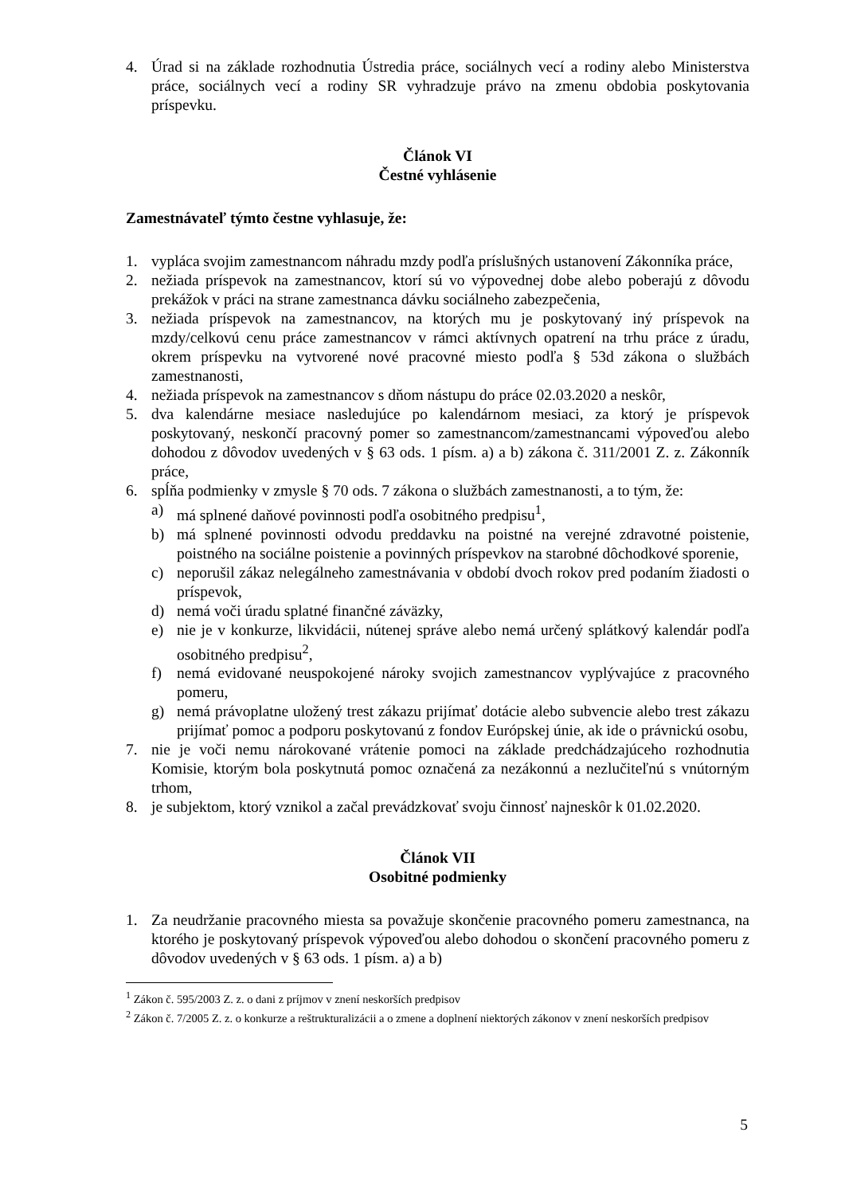4. Úrad si na základe rozhodnutia Ústredia práce, sociálnych vecí a rodiny alebo Ministerstva práce, sociálnych vecí a rodiny SR vyhradzuje právo na zmenu obdobia poskytovania príspevku.
Článok VI
Čestné vyhlásenie
Zamestnávateľ týmto čestne vyhlasuje, že:
1. vypláca svojim zamestnancom náhradu mzdy podľa príslušných ustanovení Zákonníka práce,
2. nežiada príspevok na zamestnancov, ktorí sú vo výpovednej dobe alebo poberajú z dôvodu prekážok v práci na strane zamestnanca dávku sociálneho zabezpečenia,
3. nežiada príspevok na zamestnancov, na ktorých mu je poskytovaný iný príspevok na mzdy/celkovú cenu práce zamestnancov v rámci aktívnych opatrení na trhu práce z úradu, okrem príspevku na vytvorené nové pracovné miesto podľa § 53d zákona o službách zamestnanosti,
4. nežiada príspevok na zamestnancov s dňom nástupu do práce 02.03.2020 a neskôr,
5. dva kalendárne mesiace nasledujúce po kalendárnom mesiaci, za ktorý je príspevok poskytovaný, neskončí pracovný pomer so zamestnancom/zamestnancami výpoveďou alebo dohodou z dôvodov uvedených v § 63 ods. 1 písm. a) a b) zákona č. 311/2001 Z. z. Zákonník práce,
6. spĺňa podmienky v zmysle § 70 ods. 7 zákona o službách zamestnanosti, a to tým, že:
a) má splnené daňové povinnosti podľa osobitného predpisu<sup>1</sup>,
b) má splnené povinnosti odvodu preddavku na poistné na verejné zdravotné poistenie, poistného na sociálne poistenie a povinných príspevkov na starobné dôchodkové sporenie,
c) neporušil zákaz nelegálneho zamestnávania v období dvoch rokov pred podaním žiadosti o príspevok,
d) nemá voči úradu splatné finančné záväzky,
e) nie je v konkurze, likvidácii, nútenej správe alebo nemá určený splátkový kalendár podľa osobitného predpisu<sup>2</sup>,
f) nemá evidované neuspokojené nároky svojich zamestnancov vyplývajúce z pracovného pomeru,
g) nemá právoplatne uložený trest zákazu prijímať dotácie alebo subvencie alebo trest zákazu prijímať pomoc a podporu poskytovanú z fondov Európskej únie, ak ide o právnickú osobu,
7. nie je voči nemu nárokované vrátenie pomoci na základe predchádzajúceho rozhodnutia Komisie, ktorým bola poskytnutá pomoc označená za nezákonnú a nezlučiteľnú s vnútorným trhom,
8. je subjektom, ktorý vznikol a začal prevádzkovať svoju činnosť najneskôr k 01.02.2020.
Článok VII
Osobitné podmienky
1. Za neudržanie pracovného miesta sa považuje skončenie pracovného pomeru zamestnanca, na ktorého je poskytovaný príspevok výpoveďou alebo dohodou o skončení pracovného pomeru z dôvodov uvedených v § 63 ods. 1 písm. a) a b)
<sup>1</sup> Zákon č. 595/2003 Z. z. o dani z príjmov v znení neskorších predpisov
<sup>2</sup> Zákon č. 7/2005 Z. z. o konkurze a reštrukturalizácii a o zmene a doplnení niektorých zákonov v znení neskorších predpisov
5